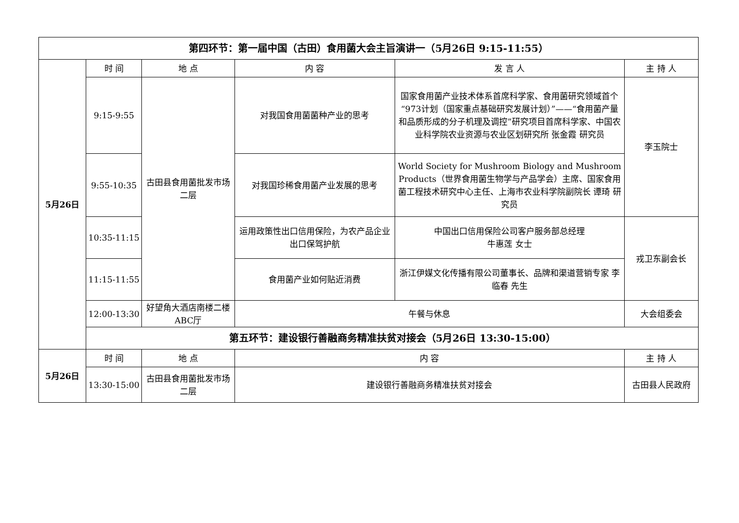| 第四环节：第一届中国（古田）食用菌大会主旨演讲一（5月26日 9:15-11:55） | | | | | |
| --- | --- | --- | --- | --- | --- |
| 5月26日 | 时 间 | 地 点 | 内 容 | 发 言 人 | 主 持 人 |
| | 9:15-9:55 | 古田县食用菌批发市场二层 | 对我国食用菌菌种产业的思考 | 国家食用菌产业技术体系首席科学家、食用菌研究领域首个“973计划（国家重点基础研究发展计划）”——“食用菌产量和品质形成的分子机理及调控”研究项目首席科学家、中国农业科学院农业资源与农业区划研究所 张金霞 研究员 | 李玉院士 |
| | 9:55-10:35 | | 对我国珍稀食用菌产业发展的思考 | World Society for Mushroom Biology and Mushroom Products（世界食用菌生物学与产品学会）主席、国家食用菌工程技术研究中心主任、上海市农业科学院副院长 谭琦 研究员 | |
| | 10:35-11:15 | | 运用政策性出口信用保险，为农产品企业出口保驾护航 | 中国出口信用保险公司客户服务部总经理 牛惠莲 女士 | 戎卫东副会长 |
| | 11:15-11:55 | | 食用菌产业如何贴近消费 | 浙江伊媒文化传播有限公司董事长、品牌和渠道营销专家 李临春 先生 | |
| | 12:00-13:30 | 好望角大酒店南楼二楼ABC厅 | 午餐与休息 | | 大会组委会 |
| | 第五环节：建设银行善融商务精准扶贫对接会（5月26日 13:30-15:00） | | | | |
| 5月26日 | 时 间 | 地 点 | 内 容 | | 主 持 人 |
| | 13:30-15:00 | 古田县食用菌批发市场二层 | 建设银行善融商务精准扶贫对接会 | | 古田县人民政府 |